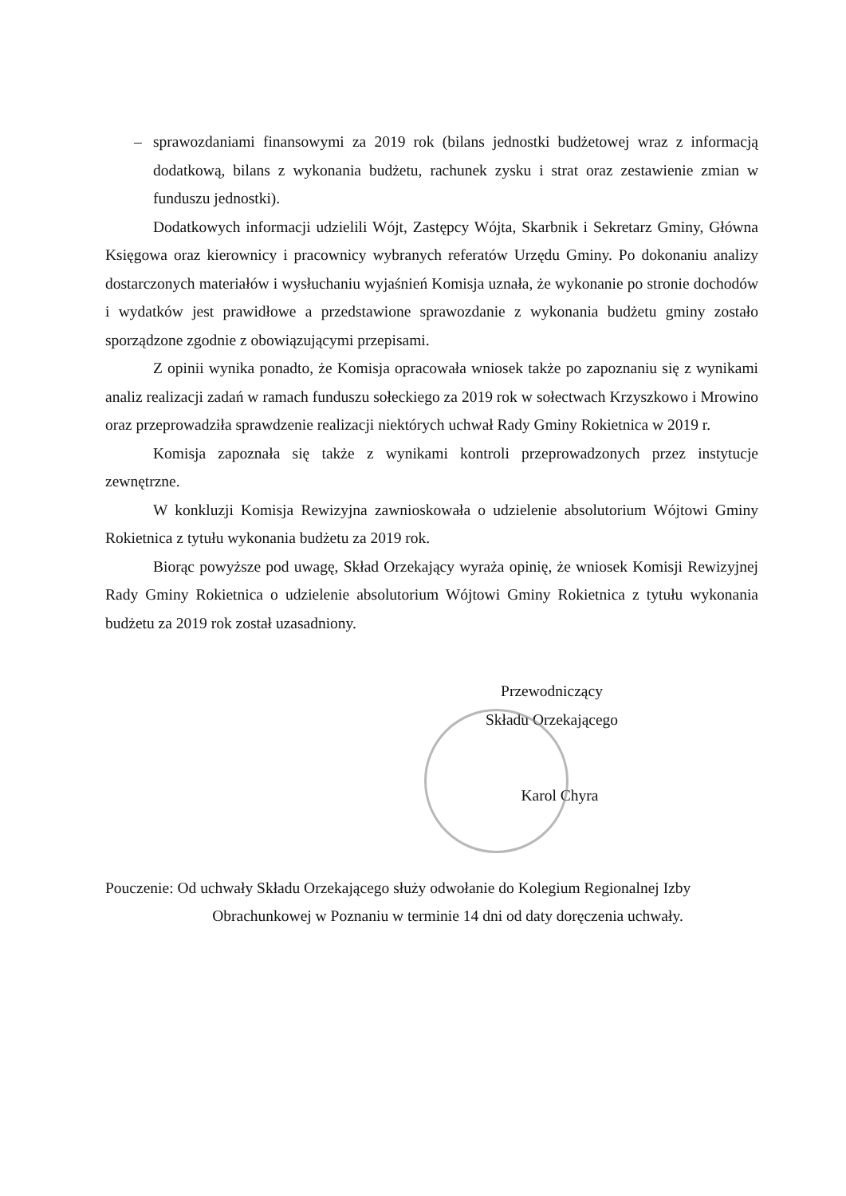– sprawozdaniami finansowymi za 2019 rok (bilans jednostki budżetowej wraz z informacją dodatkową, bilans z wykonania budżetu, rachunek zysku i strat oraz zestawienie zmian w funduszu jednostki).
Dodatkowych informacji udzielili Wójt, Zastępcy Wójta, Skarbnik i Sekretarz Gminy, Główna Księgowa oraz kierownicy i pracownicy wybranych referatów Urzędu Gminy. Po dokonaniu analizy dostarczonych materiałów i wysłuchaniu wyjaśnień Komisja uznała, że wykonanie po stronie dochodów i wydatków jest prawidłowe a przedstawione sprawozdanie z wykonania budżetu gminy zostało sporządzone zgodnie z obowiązującymi przepisami.
Z opinii wynika ponadto, że Komisja opracowała wniosek także po zapoznaniu się z wynikami analiz realizacji zadań w ramach funduszu sołeckiego za 2019 rok w sołectwach Krzyszkowo i Mrowino oraz przeprowadziła sprawdzenie realizacji niektórych uchwał Rady Gminy Rokietnica w 2019 r.
Komisja zapoznała się także z wynikami kontroli przeprowadzonych przez instytucje zewnętrzne.
W konkluzji Komisja Rewizyjna zawnioskowała o udzielenie absolutorium Wójtowi Gminy Rokietnica z tytułu wykonania budżetu za 2019 rok.
Biorąc powyższe pod uwagę, Skład Orzekający wyraża opinię, że wniosek Komisji Rewizyjnej Rady Gminy Rokietnica o udzielenie absolutorium Wójtowi Gminy Rokietnica z tytułu wykonania budżetu za 2019 rok został uzasadniony.
Przewodniczący
Składu Orzekającego
Karol Chyra
Pouczenie: Od uchwały Składu Orzekającego służy odwołanie do Kolegium Regionalnej Izby
Obrachunkowej w Poznaniu w terminie 14 dni od daty doręczenia uchwały.